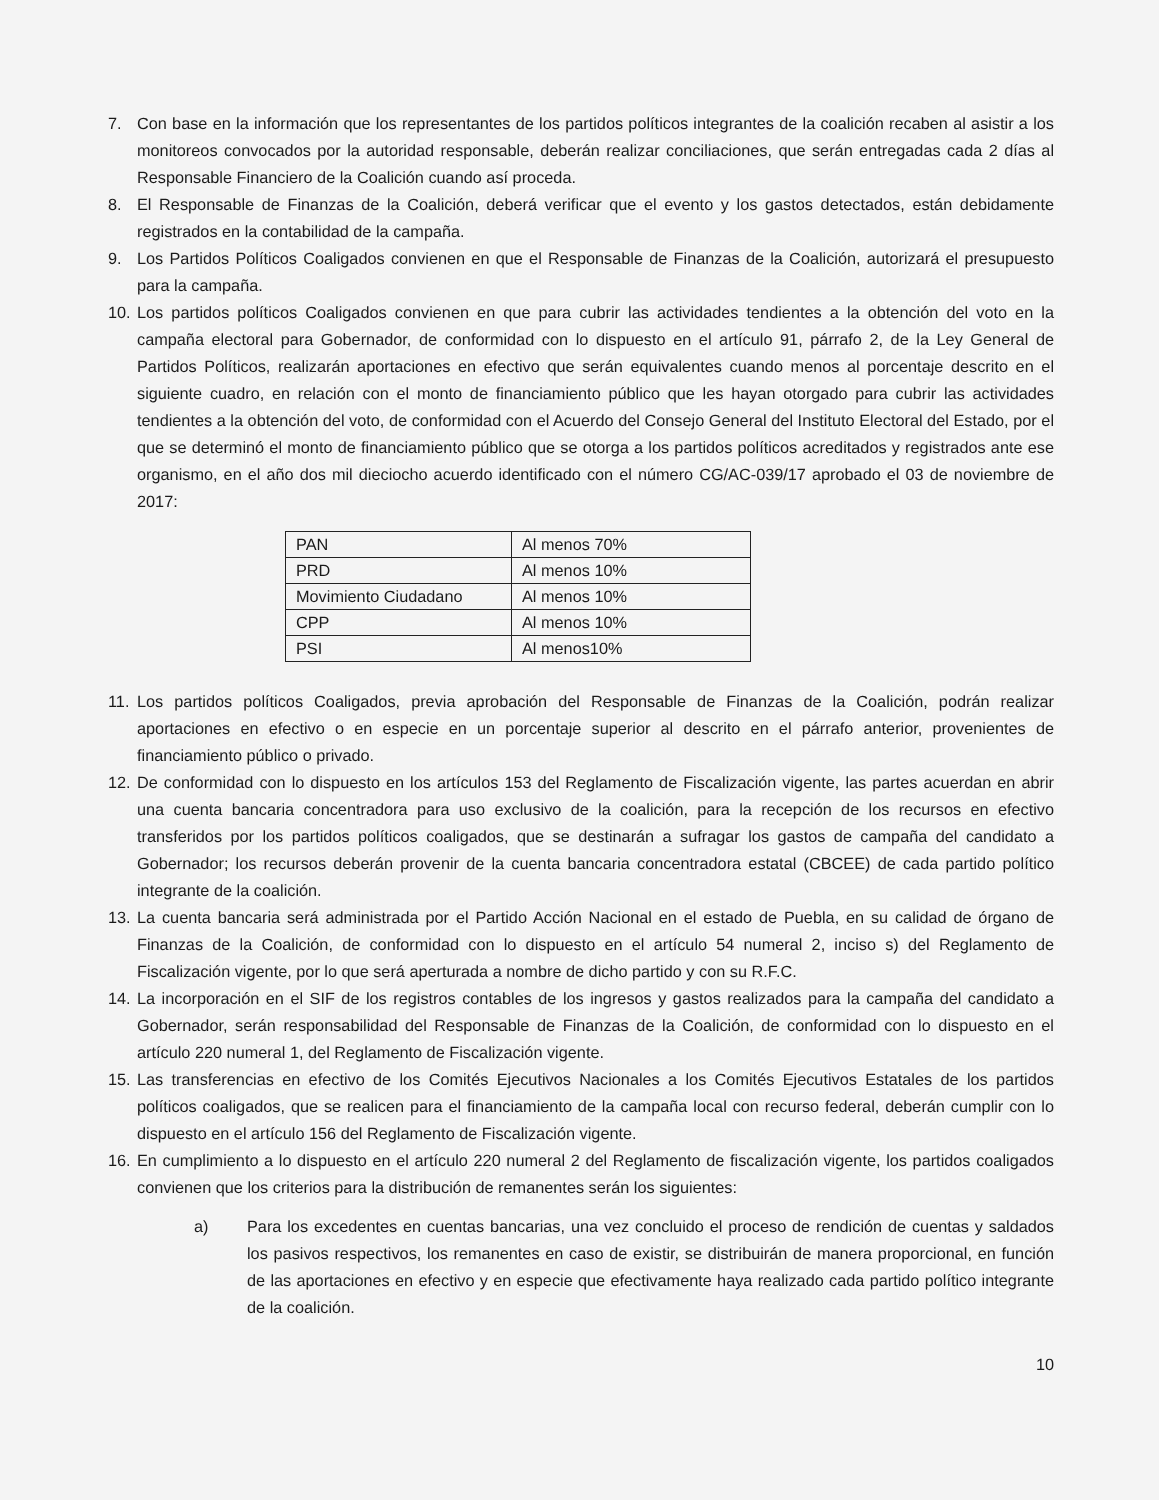7. Con base en la información que los representantes de los partidos políticos integrantes de la coalición recaben al asistir a los monitoreos convocados por la autoridad responsable, deberán realizar conciliaciones, que serán entregadas cada 2 días al Responsable Financiero de la Coalición cuando así proceda.
8. El Responsable de Finanzas de la Coalición, deberá verificar que el evento y los gastos detectados, están debidamente registrados en la contabilidad de la campaña.
9. Los Partidos Políticos Coaligados convienen en que el Responsable de Finanzas de la Coalición, autorizará el presupuesto para la campaña.
10.
Los partidos políticos Coaligados convienen en que para cubrir las actividades tendientes a la obtención del voto en la campaña electoral para Gobernador, de conformidad con lo dispuesto en el artículo 91, párrafo 2, de la Ley General de Partidos Políticos, realizarán aportaciones en efectivo que serán equivalentes cuando menos al porcentaje descrito en el siguiente cuadro, en relación con el monto de financiamiento público que les hayan otorgado para cubrir las actividades tendientes a la obtención del voto, de conformidad con el Acuerdo del Consejo General del Instituto Electoral del Estado, por el que se determinó el monto de financiamiento público que se otorga a los partidos políticos acreditados y registrados ante ese organismo, en el año dos mil dieciocho acuerdo identificado con el número CG/AC-039/17 aprobado el 03 de noviembre de 2017:
| PAN | Al menos 70% |
| PRD | Al menos 10% |
| Movimiento Ciudadano | Al menos 10% |
| CPP | Al menos 10% |
| PSI | Al menos10% |
11.
Los partidos políticos Coaligados, previa aprobación del Responsable de Finanzas de la Coalición, podrán realizar aportaciones en efectivo o en especie en un porcentaje superior al descrito en el párrafo anterior, provenientes de financiamiento público o privado.
12.
De conformidad con lo dispuesto en los artículos 153 del Reglamento de Fiscalización vigente, las partes acuerdan en abrir una cuenta bancaria concentradora para uso exclusivo de la coalición, para la recepción de los recursos en efectivo transferidos por los partidos políticos coaligados, que se destinarán a sufragar los gastos de campaña del candidato a Gobernador; los recursos deberán provenir de la cuenta bancaria concentradora estatal (CBCEE) de cada partido político integrante de la coalición.
13.
La cuenta bancaria será administrada por el Partido Acción Nacional en el estado de Puebla, en su calidad de órgano de Finanzas de la Coalición, de conformidad con lo dispuesto en el artículo 54 numeral 2, inciso s) del Reglamento de Fiscalización vigente, por lo que será aperturada a nombre de dicho partido y con su R.F.C.
14.
La incorporación en el SIF de los registros contables de los ingresos y gastos realizados para la campaña del candidato a Gobernador, serán responsabilidad del Responsable de Finanzas de la Coalición, de conformidad con lo dispuesto en el artículo 220 numeral 1, del Reglamento de Fiscalización vigente.
15.
Las transferencias en efectivo de los Comités Ejecutivos Nacionales a los Comités Ejecutivos Estatales de los partidos políticos coaligados, que se realicen para el financiamiento de la campaña local con recurso federal, deberán cumplir con lo dispuesto en el artículo 156 del Reglamento de Fiscalización vigente.
16.
En cumplimiento a lo dispuesto en el artículo 220 numeral 2 del Reglamento de fiscalización vigente, los partidos coaligados convienen que los criterios para la distribución de remanentes serán los siguientes:
a) Para los excedentes en cuentas bancarias, una vez concluido el proceso de rendición de cuentas y saldados los pasivos respectivos, los remanentes en caso de existir, se distribuirán de manera proporcional, en función de las aportaciones en efectivo y en especie que efectivamente haya realizado cada partido político integrante de la coalición.
10